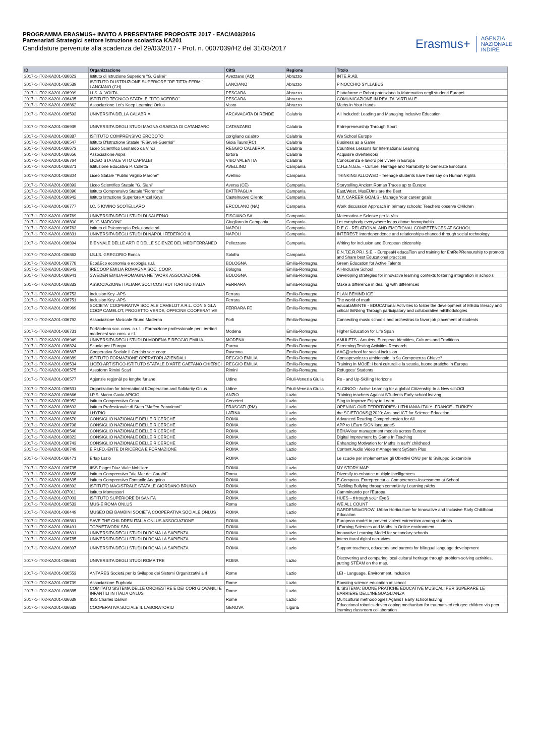PROGRAMMA ERASMUS+ INVITO A PRESENTARE PROPOSTE 2017 - EAC/A03/2016
Partenariati Strategici settore Istruzione scolastica KA201
Candidature pervenute alla scadenza del 29/03/2017 - Prot. n. 0007039/H2 del 31/03/2017
Erasmus+ AGENZIA
NAZIONALE
INDIRE
| ID | Organizzazione | Città | Regione | Titolo |
| --- | --- | --- | --- | --- |
| 2017-1-IT02-KA201-036623 | Istituto di Istruzione Superiore "G. Galilei" | Avezzano (AQ) | Abruzzo | INTE.R.AB. |
| 2017-1-IT02-KA201-036539 | ISTITUTO DI ISTRUZIONE SUPERIORE "DE TITTA-FERMI" LANCIANO (CH) | LANCIANO | Abruzzo | PINOCCHIO SYLLABUS |
| 2017-1-IT02-KA201-036999 | I.I.S. A. VOLTA | PESCARA | Abruzzo | Piattaforme e Robot potenziano la Matematica negli studenti Europei |
| 2017-1-IT02-KA201-036435 | ISTITUTO TECNICO STATALE "TITO ACERBO" | PESCARA | Abruzzo | COMUNICAZIONE IN REALTA' VIRTUALE |
| 2017-1-IT02-KA201-036862 | Associazione Let's Keep Learning Onlus | Vasto | Abruzzo | Maths in Your Hands |
| 2017-1-IT02-KA201-036593 | UNIVERSITA DELLA CALABRIA | ARCAVACATA DI RENDE | Calabria | All Included: Leading and Managing Inclusive Education |
| 2017-1-IT02-KA201-036939 | UNIVERSITA DEGLI STUDI MAGNA GRAECIA DI CATANZARO | CATANZARO | Calabria | Entrepreneurship Through Sport |
| 2017-1-IT02-KA201-036887 | ISTITUTO COMPRENSIVO ERODOTO | corigliano calabro | Calabria | We School Europe |
| 2017-1-IT02-KA201-036547 | Istituto D'Istruzione Statale "F.Severi-Guerrisi" | Gioia Tauro(RC) | Calabria | Business as a Game |
| 2017-1-IT02-KA201-036673 | Liceo Scientifico Leonardo da Vinci | REGGIO CALABRIA | Calabria | Countries Lessons for International Learning |
| 2017-1-IT02-KA201-036656 | Associazione Aspis | tortora | Calabria | Acquisire divertendosi |
| 2017-1-IT02-KA201-036764 | LICEO STATALE VITO CAPIALBI | VIBO VALENTIA | Calabria | Conoscenza e lavoro per vivere in Europa |
| 2017-1-IT02-KA201-036871 | Istituzione Educativa P. Colletta | AVELLINO | Campania | C.H.a.N.G.E. - Culture, Heritage and Narrability to Generate Emotions |
| 2017-1-IT02-KA201-036804 | Liceo Statale "Publio Virgilio Marone" | Avellino | Campania | THINKING ALLOWED - Teenage students have their say on Human Rights |
| 2017-1-IT02-KA201-036893 | Liceo Scientifico Statale "G. Siani" | Aversa (CE) | Campania | Storytelling Ancient Roman Traces up to Europe |
| 2017-1-IT02-KA201-036890 | Istituto Comprensivo Statale "Fiorentino" | BATTIPAGLIA | Campania | East,West, MusEUms are the Best |
| 2017-1-IT02-KA201-036942 | Istituto Istruzione Superiore Ancel Keys | Castelnuovo Cilento | Campania | M.Y. CAREER GOALS - Manage Your career goals |
| 2017-1-IT02-KA201-036777 | I.C. 5 IOVINO SCOTELLARO | ERCOLANO (NA) | Campania | Work discussion Approach in primary schools: Teachers observe CHildren |
| 2017-1-IT02-KA201-036769 | UNIVERSITA DEGLI STUDI DI SALERNO | FISCIANO SA | Campania | Matematica e Scienze per la Vita |
| 2017-1-IT02-KA201-036800 | IS "G.MARCONI" | Giugliano in Campania | Campania | Let everybody everywhere leaps above homophobia |
| 2017-1-IT02-KA201-036763 | Istituto di Psicoterapia Relazionale srl | NAPOLI | Campania | R.E.C - RELATIONAL AND EMOTIONAL COMPETENCES AT SCHOOL |
| 2017-1-IT02-KA201-036831 | UNIVERSITA DEGLI STUDI DI NAPOLI FEDERICO II. | NAPOLI | Campania | INTEREST: Interdependence and relationships ehanced through social technology |
| 2017-1-IT02-KA201-036894 | BIENNALE DELLE ARTI E DELLE SCIENZE DEL MEDITERRANEO | Pellezzano | Campania | Writing for inclusion and European citizenship |
| 2017-1-IT02-KA201-036863 | I.S.I.S. GREGORIO Ronca | Solofra | Campania | E.N.T.E.R.PR.I.S.E. - EuropeaN educaTion and training for EntRePReneurshIp to promote and Share best Educational practices |
| 2017-1-IT02-KA201-036778 | Eco&Eco economia e ecologia s.r.l. | BOLOGNA | Emilia-Romagna | Green Education for Active Talents |
| 2017-1-IT02-KA201-036943 | IRECOOP EMILIA ROMAGNA SOC. COOP. | Bologna | Emilia-Romagna | All-Inclusive School |
| 2017-1-IT02-KA201-036941 | SWEDEN EMILIA-ROMAGNA NETWORK ASSOCIAZIONE | BOLOGNA | Emilia-Romagna | Developing strategies for innovative learning contexts fostering integration in schools |
| 2017-1-IT02-KA201-036833 | ASSOCIAZIONE ITALIANA SOCI COSTRUTTORI IBO ITALIA | FERRARA | Emilia-Romagna | Make a difference in dealing with differences |
| 2017-1-IT02-KA201-036753 | Inclusion Key -APS | Ferrara | Emilia-Romagna | PLAN BEHIND ICE |
| 2017-1-IT02-KA201-036751 | Inclusion Key -APS | Ferrara | Emilia-Romagna | The world of math |
| 2017-1-IT02-KA201-036969 | SOCIETA' COOPERATIVA SOCIALE CAMELOT A R.L. CON SIGLA COOP CAMELOT, PROGETTO VERDE, OFFICINE COOPERATIVE | FERRARA FE | Emilia-Romagna | educataMENTE - EDUCATional Activities to foster the development of MEdia literacy and critical thiNking Through participatory and collaborative mEthodologies |
| 2017-1-IT02-KA201-036792 | Associazione Musicale Bruno Maderna | Forli | Emilia-Romagna | Connecting music schools and orchestras to favor job placement of students |
| 2017-1-IT02-KA201-036731 | ForModena soc. cons. a r. l. - Formazione professionale per i territori modenesi soc.cons. a r.l. | Modena | Emilia-Romagna | Higher Education for Life Span |
| 2017-1-IT02-KA201-036949 | UNIVERSITA DEGLI STUDI DI MODENA E REGGIO EMILIA | MODENA | Emilia-Romagna | AMULETS - Amulets, European Identities, Cultures and Traditions |
| 2017-1-IT02-KA201-036824 | Scuola per l'Europa | Parma | Emilia-Romagna | Screening Testing Activities Research |
| 2017-1-IT02-KA201-036667 | Cooperativa Sociale Il Cerchio soc: coop: | Ravenna | Emilia-Romagna | AAC@school for social inclusion |
| 2017-1-IT02-KA201-036889 | ISTITUTO FORMAZIONE OPERATORI AZIENDALI | REGGIO EMILIA | Emilia-Romagna | Consapevolezza ambientale: la 9a Competenza Chiave? |
| 2017-1-IT02-KA201-036534 | LICEO ARTISTICO-ISTITUTO STATALE D'ARTE GAETANO CHIERICI | REGGIO EMILIA | Emilia-Romagna | Training In MOdE: i beni culturali e la scuola, buone pratiche in Europa |
| 2017-1-IT02-KA201-036575 | Assoform Rimini Scarl | Rimini | Emilia-Romagna | Refugees' Students |
| 2017-1-IT02-KA201-036577 | Agjenzie regjonâl pe lenghe furlane | Udine | Friuli-Venezia Giulia | Re - and Up-Skilling Horizons |
| 2017-1-IT02-KA201-036531 | Organization for International KOoperation and Solidarity Onlus | Udine | Friuli-Venezia Giulia | ALCINOO - Active Learning for a global Citizenship In a New schOOl |
| 2017-1-IT02-KA201-036666 | I.P.S. Marco Gavio APICIO | ANZIO | Lazio | Training teachers Against STudents Early school leaving |
| 2017-1-IT02-KA201-036952 | Istituto Comprensivo Cena | Cerveteri | Lazio | Sing to Improve Enjoy to Learn |
| 2017-1-IT02-KA201-036693 | Istituto Professionale di Stato "Maffeo Pantaleoni" | FRASCATI (RM) | Lazio | OPENING OUR TERRITORIES: LITHUANIA-ITALY -FRANCE - TURKEY |
| 2017-1-IT02-KA201-036808 | LHYRIO | LATINA | Lazio | the SCIETOONS@2020: Arts and ICT for Science Education |
| 2017-1-IT02-KA201-036670 | CONSIGLIO NAZIONALE DELLE RICERCHE | ROMA | Lazio | Advanced Reading Comprehension for All |
| 2017-1-IT02-KA201-036798 | CONSIGLIO NAZIONALE DELLE RICERCHE | ROMA | Lazio | APP to LEarn SIGN languageS |
| 2017-1-IT02-KA201-036540 | CONSIGLIO NAZIONALE DELLE RICERCHE | ROMA | Lazio | BEHAViour management models across Europe |
| 2017-1-IT02-KA201-036822 | CONSIGLIO NAZIONALE DELLE RICERCHE | ROMA | Lazio | Digital Improvment by Game In Teaching |
| 2017-1-IT02-KA201-036743 | CONSIGLIO NAZIONALE DELLE RICERCHE | ROMA | Lazio | Enhancing Motivation for Maths in earlY childhood |
| 2017-1-IT02-KA201-036749 | E.RI.FO.-ENTE DI RICERCA E FORMAZIONE | ROMA | Lazio | Content Audio Video mAnagement SyStem Plus |
| 2017-1-IT02-KA201-036471 | Erfap Lazio | ROMA | Lazio | Le scuole per implementare gli Obiettivi ONU per lo Sviluppo Sostenibile |
| 2017-1-IT02-KA201-036735 | IISS Piaget Diaz Viale Nobiliore | ROMA | Lazio | MY STORY MAP |
| 2017-1-IT02-KA201-036658 | Istituto Comprensivo "Via Mar dei Caraibi" | Roma | Lazio | Diversify to enhance multiple intelligences |
| 2017-1-IT02-KA201-036635 | Istituto Comprensivo Fontanile Anagnino | ROMA | Lazio | E-Compass. Entrepreneurial Competences Assessment at School |
| 2017-1-IT02-KA201-036892 | ISTITUTO MAGISTRALE STATALE GIORDANO BRUNO | ROMA | Lazio | TAckling Bullying through commUnity Learning pAths |
| 2017-1-IT02-KA201-037011 | Istituto Montessori | ROMA | Lazio | Camminando per l'Europa |
| 2017-1-IT02-KA201-037003 | ISTITUTO SUPERIORE DI SANITA | ROMA | Lazio | HUES – tHrough yoUr EyeS |
| 2017-1-IT02-KA201-036533 | MUS-E ROMA ONLUS | Roma | Lazio | WE ALL COUNT |
| 2017-1-IT02-KA201-036449 | MUSEO DEI BAMBINI SOCIETA COOPERATIVA SOCIALE ONLUS | ROMA | Lazio | GARDENStoGROW: Urban Horticulture for Innovative and Inclusive Early Childhood Education |
| 2017-1-IT02-KA201-036861 | SAVE THE CHILDREN ITALIA ONLUS ASSOCIAZIONE | ROMA | Lazio | European model to prevent violent extremism among students |
| 2017-1-IT02-KA201-036491 | TOPNETWORK SPA | ROMA | Lazio | LEarning Sciences and Maths in Online environment |
| 2017-1-IT02-KA201-036601 | UNIVERSITA DEGLI STUDI DI ROMA LA SAPIENZA | ROMA | Lazio | Innovative Learning Model for secondary schools |
| 2017-1-IT02-KA201-036785 | UNIVERSITA DEGLI STUDI DI ROMA LA SAPIENZA | ROMA | Lazio | Intercultural digital narratives |
| 2017-1-IT02-KA201-036897 | UNIVERSITA DEGLI STUDI DI ROMA LA SAPIENZA | ROMA | Lazio | Support teachers, educators and parents for bilingual language development |
| 2017-1-IT02-KA201-036661 | UNIVERSITA DEGLI STUDI ROMA TRE | ROMA | Lazio | Discovering and comparing local cultural heritage through problem-solving activities, putting STEAM on the map. |
| 2017-1-IT02-KA201-036553 | ANTARES Società per lo Sviluppo dei Sistemi Organizzativi a rl | Rome | Lazio | LEI - Language, Environment, Inclusion |
| 2017-1-IT02-KA201-036739 | Associazione Euphoria | Rome | Lazio | Boosting science education at school |
| 2017-1-IT02-KA201-036885 | COMITATO SISTEMA DELLE ORCHESTRE E DEI CORI GIOVANILI E INFANTILI IN ITALIA ONLUS | Rome | Lazio | IL SISTEMA: BUONE PRATICHE EDUCATIVE MUSICALI PER SUPERARE LE BARRIERE DELL'INEGUAGLIANZA |
| 2017-1-IT02-KA201-036639 | IISS Charles Darwin | Rome | Lazio | Multicultural methodologies AgainsT Early school leaving |
| 2017-1-IT02-KA201-036683 | COOPERATIVA SOCIALE IL LABORATORIO | GENOVA | Liguria | Educational robotics driven coping mechanism for traumatised refugee children via peer learning classroom collaboration |